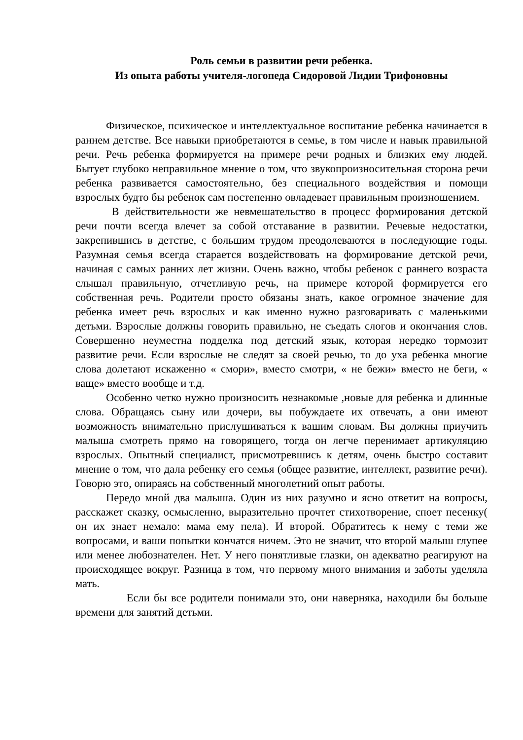Роль семьи в развитии речи ребенка.
Из опыта работы учителя-логопеда Сидоровой Лидии Трифоновны
Физическое, психическое и интеллектуальное воспитание ребенка начинается в раннем детстве. Все навыки приобретаются в семье, в том числе и навык правильной речи. Речь ребенка формируется на примере речи родных и близких ему людей. Бытует глубоко неправильное мнение о том, что звукопроизносительная сторона речи ребенка развивается самостоятельно, без специального воздействия и помощи взрослых будто бы ребенок сам постепенно овладевает правильным произношением.
В действительности же невмешательство в процесс формирования детской речи почти всегда влечет за собой отставание в развитии. Речевые недостатки, закрепившись в детстве, с большим трудом преодолеваются в последующие годы. Разумная семья всегда старается воздействовать на формирование детской речи, начиная с самых ранних лет жизни. Очень важно, чтобы ребенок с раннего возраста слышал правильную, отчетливую речь, на примере которой формируется его собственная речь. Родители просто обязаны знать, какое огромное значение для ребенка имеет речь взрослых и как именно нужно разговаривать с маленькими детьми. Взрослые должны говорить правильно, не съедать слогов и окончания слов. Совершенно неуместна подделка под детский язык, которая нередко тормозит развитие речи. Если взрослые не следят за своей речью, то до уха ребенка многие слова долетают искаженно « смори», вместо смотри, « не бежи» вместо не беги, « ваще» вместо вообще и т.д.
Особенно четко нужно произносить незнакомые ,новые для ребенка и длинные слова. Обращаясь сыну или дочери, вы побуждаете их отвечать, а они имеют возможность внимательно прислушиваться к вашим словам. Вы должны приучить малыша смотреть прямо на говорящего, тогда он легче перенимает артикуляцию взрослых. Опытный специалист, присмотревшись к детям, очень быстро составит мнение о том, что дала ребенку его семья (общее развитие, интеллект, развитие речи). Говорю это, опираясь на собственный многолетний опыт работы.
Передо мной два малыша. Один из них разумно и ясно ответит на вопросы, расскажет сказку, осмысленно, выразительно прочтет стихотворение, споет песенку( он их знает немало: мама ему пела). И второй. Обратитесь к нему с теми же вопросами, и ваши попытки кончатся ничем. Это не значит, что второй малыш глупее или менее любознателен. Нет. У него понятливые глазки, он адекватно реагируют на происходящее вокруг. Разница в том, что первому много внимания и заботы уделяла мать.
Если бы все родители понимали это, они наверняка, находили бы больше времени для занятий детьми.